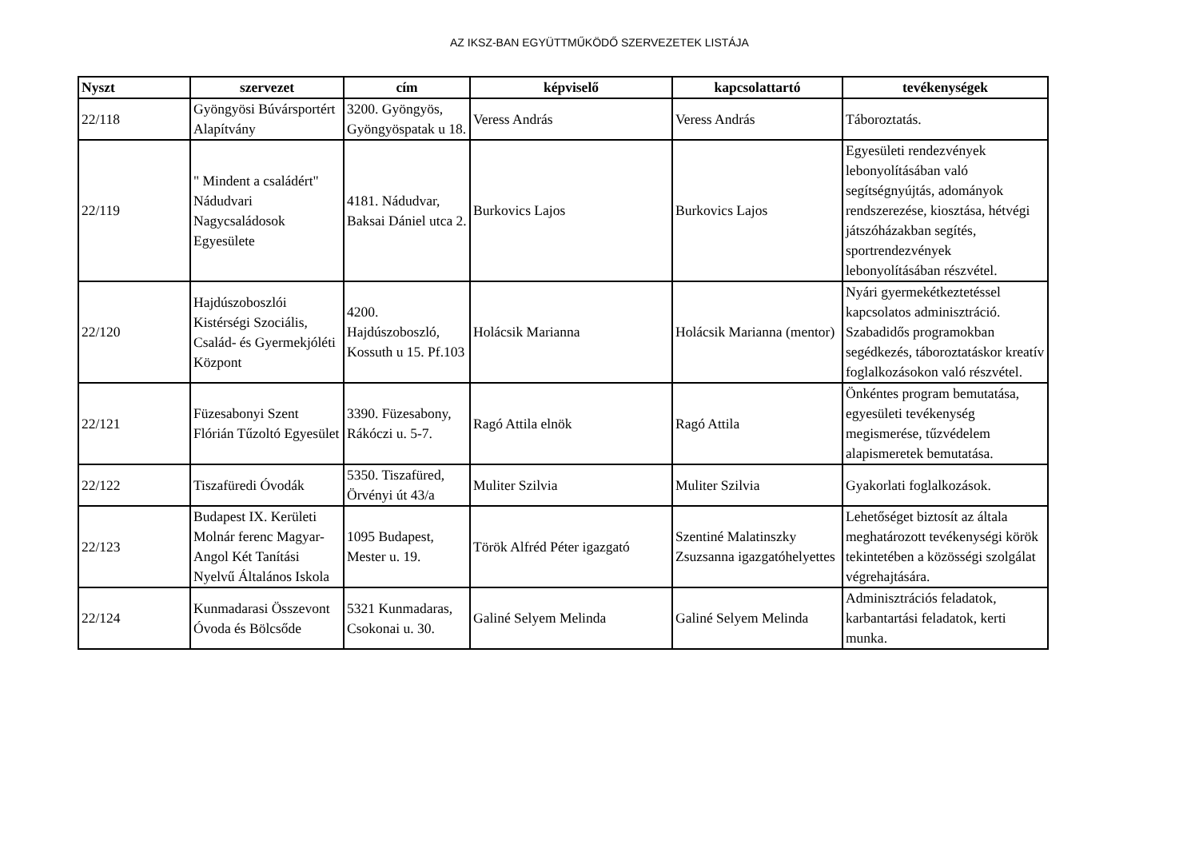AZ IKSZ-BAN EGYÜTTMŰKÖDŐ SZERVEZETEK LISTÁJA
| Nyszt | szervezet | cím | képviselő | kapcsolattartó | tevékenységek |
| --- | --- | --- | --- | --- | --- |
| 22/118 | Gyöngyösi Búvársportért Alapítvány | 3200. Gyöngyös, Gyöngyöspatak u 18. | Veress András | Veress András | Táboroztatás. |
| 22/119 | " Mindent a családért" Nádudvari Nagycsaládosok Egyesülete | 4181. Nádudvar, Baksai Dániel utca 2. | Burkovics Lajos | Burkovics Lajos | Egyesületi rendezvények lebonyolításában való segítségnyújtás, adományok rendszerezése, kiosztása, hétvégi játszóházakban segítés, sportrendezvények lebonyolításában részvétel. |
| 22/120 | Hajdúszoboszlói Kistérségi Szociális, Család- és Gyermekjóléti Központ | 4200. Hajdúszoboszló, Kossuth u 15. Pf.103 | Holácsik Marianna | Holácsik Marianna (mentor) | Nyári gyermekétkeztetéssel kapcsolatos adminisztráció. Szabadidős programokban segédkezés, táboroztatáskor kreatív foglalkozásokon való részvétel. |
| 22/121 | Füzesabonyi Szent Flórián Tűzoltó Egyesület | 3390. Füzesabony, Rákóczi u. 5-7. | Ragó Attila elnök | Ragó Attila | Önkéntes program bemutatása, egyesületi tevékenység megismerése, tűzvédelem alapismeretek bemutatása. |
| 22/122 | Tiszafüredi Óvodák | 5350. Tiszafüred, Örvényi út 43/a | Muliter Szilvia | Muliter Szilvia | Gyakorlati foglalkozások. |
| 22/123 | Budapest IX. Kerületi Molnár ferenc Magyar-Angol Két Tanítási Nyelvű Általános Iskola | 1095 Budapest, Mester u. 19. | Török Alfréd Péter igazgató | Szentiné Malatinszky Zsuzsanna igazgatóhelyettes | Lehetőséget biztosít az általa meghatározott tevékenységi körök tekintetében a közösségi szolgálat végrehajtására. |
| 22/124 | Kunmadarasi Összevont Óvoda és Bölcsőde | 5321 Kunmadaras, Csokonai u. 30. | Galiné Selyem Melinda | Galiné Selyem Melinda | Adminisztrációs feladatok, karbantartási feladatok, kerti munka. |